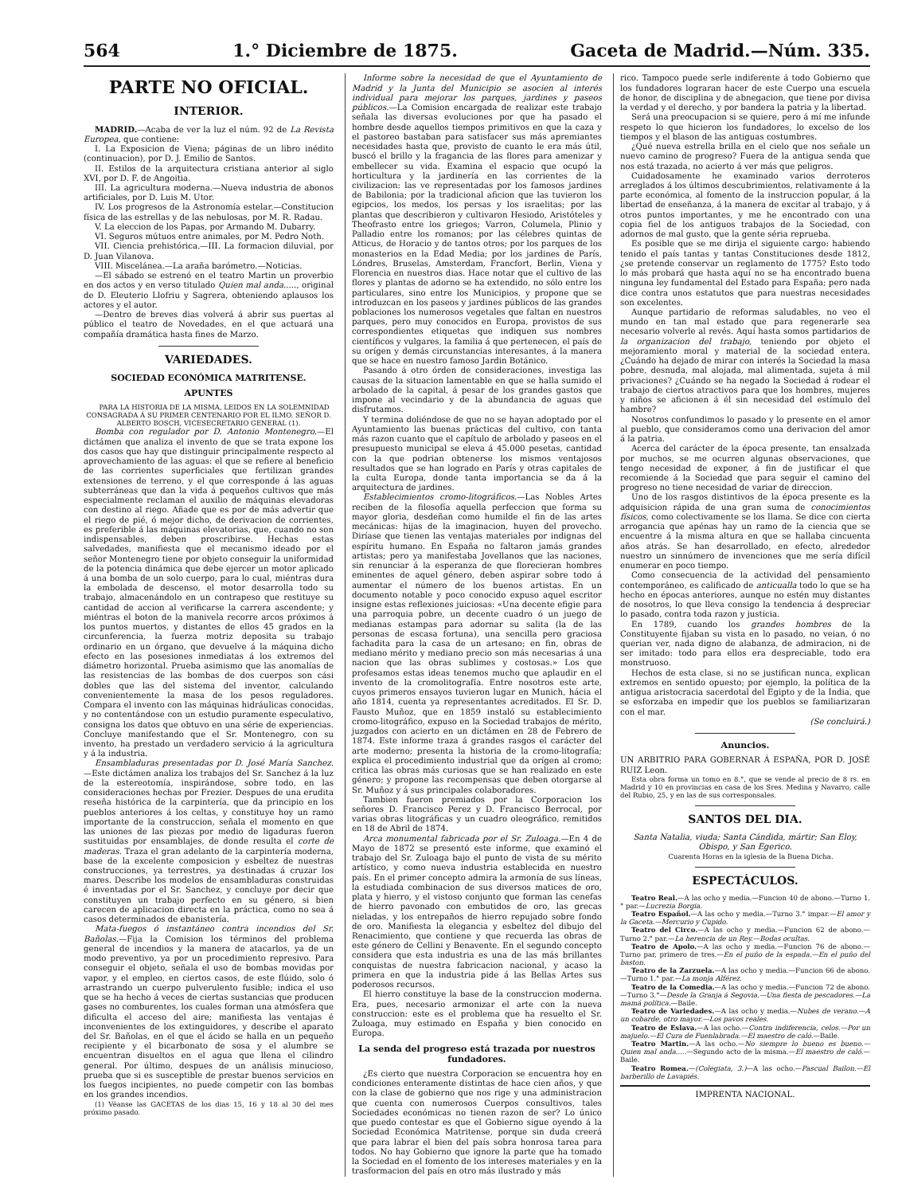564 1.° Diciembre de 1875. Gaceta de Madrid.—Núm. 335.
PARTE NO OFICIAL.
INTERIOR.
MADRID.—Acaba de ver la luz el núm. 92 de La Revista Europea, que contiene:
I. La Exposicion de Viena; páginas de un libro inédito (continuacion), por D. J. Emilio de Santos.
II. Estilos de la arquitectura cristiana anterior al siglo XVI, por D. F. de Angoitia.
III. La agricultura moderna.—Nueva industria de abonos artificiales, por D. Luis M. Utor.
IV. Los progresos de la Astronomía estelar.—Constitucion física de las estrellas y de las nebulosas, por M. R. Radau.
V. La eleccion de los Papas, por Armando M. Dubarry.
VI. Seguros mútuos entre animales, por M. Pedro Noth.
VII. Ciencia prehistórica.—III. La formacion diluvial, por D. Juan Vilanova.
VIII. Miscelánea.—La araña barómetro.—Noticias.
—El sábado se estrenó en el teatro Martin un proverbio en dos actos y en verso titulado Quien mal anda....., original de D. Eleuterio Llofriu y Sagrera, obteniendo aplausos los actores y el autor.
—Dentro de breves dias volverá á abrir sus puertas al público el teatro de Novedades, en el que actuará una compañía dramática hasta fines de Marzo.
VARIEDADES.
SOCIEDAD ECONÓMICA MATRITENSE.
APUNTES
PARA LA HISTORIA DE LA MISMA, LEIDOS EN LA SOLEMNIDAD CONSAGRADA Á SU PRIMER CENTENARIO POR EL ILMO. SEÑOR D. ALBERTO BOSCH, VICESECRETARIO GENERAL (1).
Bomba con regulador por D. Antonio Montenegro.—El dictámen que analiza el invento de que se trata expone los dos casos que hay que distinguir principalmente respecto al aprovechamiento de las aguas: el que se refiere al beneficio de las corrientes superficiales que fertilizan grandes extensiones de terreno, y el que corresponde á las aguas subterráneas que dan la vida á pequeños cultivos que más especialmente reclaman el auxilio de máquinas elevadoras con destino al riego. Añade que es por de más advertir que el riego de pié, ó mejor dicho, de derivacion de corrientes, es preferible á las máquinas elevatorias, que, cuando no son indispensables, deben proscribirse. Hechas estas salvedades, manifiesta que el mecanismo ideado por el señor Montenegro tiene por objeto conseguir la uniformidad de la potencia dinámica que debe ejercer un motor aplicado á una bomba de un solo cuerpo, para lo cual, miéntras dura la embolada de descenso, el motor desarrolla todo su trabajo, almacenándolo en un contrapeso que restituye su cantidad de accion al verificarse la carrera ascendente; y miéntras el boton de la manivela recorre arcos próximos á los puntos muertos, y distantes de ellos 45 grados en la circunferencia, la fuerza motriz deposita su trabajo ordinario en un órgano, que devuelve á la máquina dicho efecto en las posesiones inmediatas á los extremos del diámetro horizontal. Prueba asimismo que las anomalías de las resistencias de las bombas de dos cuerpos son cási dobles que las del sistema del inventor, calculando convenientemente la masa de los pesos reguladores. Compara el invento con las máquinas hidráulicas conocidas, y no contentándose con un estudio puramente especulativo, consigna los datos que obtuvo en una série de experiencias. Concluye manifestando que el Sr. Montenegro, con su invento, ha prestado un verdadero servicio á la agricultura y á la industria.
Ensambladuras presentadas por D. José María Sanchez.—Este dictámen analiza los trabajos del Sr. Sanchez á la luz de la estereotomía, inspirándose, sobre todo, en las consideraciones hechas por Frezier. Despues de una erudita reseña histórica de la carpintería, que da principio en los pueblos anteriores á los celtas, y constituye hoy un ramo importante de la construccion, señala el momento en que las uniones de las piezas por medio de ligaduras fueron sustituidas por ensamblajes, de donde resulta el corte de maderas. Traza el gran adelanto de la carpintería moderna, base de la excelente composicion y esbeltez de nuestras construcciones, ya terrestres, ya destinadas á cruzar los mares. Describe los modelos de ensambladuras construidas é inventadas por el Sr. Sanchez, y concluye por decir que constituyen un trabajo perfecto en su género, si bien carecen de aplicacion directa en la práctica, como no sea á casos determinados de ebanistería.
Mata-fuegos ó instantáneo contra incendios del Sr. Bañolas.—Fija la Comision los términos del problema general de incendios y la manera de atacarlos, ya de un modo preventivo, ya por un procedimiento represivo. Para conseguir el objeto, señala el uso de bombas movidas por vapor, y el empleo, en ciertos casos, de este flúido, solo ó arrastrando un cuerpo pulverulento fusible; indica el uso que se ha hecho á veces de ciertas sustancias que producen gases no comburentes, los cuales forman una atmósfera que dificulta el acceso del aire; manifiesta las ventajas é inconvenientes de los extinguidores, y describe el aparato del Sr. Bañolas, en el que el ácido se halla en un pequeño recipiente y el bicarbonato de sosa y el alumbre se encuentran disueltos en el agua que llena el cilindro general. Por último, despues de un análisis minucioso, prueba que si es susceptible de prestar buenos servicios en los fuegos incipientes, no puede competir con las bombas en los grandes incendios.
(1) Véanse las GACETAS de los dias 15, 16 y 18 al 30 del mes próximo pasado.
Informe sobre la necesidad de que el Ayuntamiento de Madrid y la Junta del Municipio se asocien al interés individual para mejorar los parques, jardines y paseos públicos.—La Comision encargada de realizar este trabajo señala las diversas evoluciones por que ha pasado el hombre desde aquellos tiempos primitivos en que la caza y el pastoreo bastaban para satisfacer sus más apremiantes necesidades hasta que, provisto de cuanto le era más útil, buscó el brillo y la fragancia de las flores para amenizar y embellecer su vida. Examina el espacio que ocupó la horticultura y la jardinería en las corrientes de la civilizacion: las ve representadas por los famosos jardines de Babilonia; por la tradicional aficion que las tuvieron los egipcios, los medos, los persas y los israelitas; por las plantas que describieron y cultivaron Hesiodo, Aristóteles y Theofrasto entre los griegos; Varron, Columela, Plinio y Palladio entre los romanos; por las célebres quintas de Atticus, de Horacio y de tantos otros; por los parques de los monasterios en la Edad Media; por los jardines de París, Lóndres, Bruselas, Amsterdam, Francfort, Berlin, Viena y Florencia en nuestros dias. Hace notar que el cultivo de las flores y plantas de adorno se ha extendido, no sólo entre los particulares, sino entre los Municipios, y propone que se introduzcan en los paseos y jardines públicos de las grandes poblaciones los numerosos vegetales que faltan en nuestros parques, pero muy conocidos en Europa, provistos de sus correspondientes etiquetas que indiquen sus nombres científicos y vulgares, la familia á que pertenecen, el país de su orígen y demás circunstancias interesantes, á la manera que se hace en nuestro famoso Jardin Botánico.
Pasando á otro órden de consideraciones, investiga las causas de la situacion lamentable en que se halla sumido el arbolado de la capital, á pesar de los grandes gastos que impone al vecindario y de la abundancia de aguas que disfrutamos.
Y termina doliéndose de que no se hayan adoptado por el Ayuntamiento las buenas prácticas del cultivo, con tanta más razon cuanto que el capítulo de arbolado y paseos en el presupuesto municipal se eleva á 45.000 pesetas, cantidad con la que podrian obtenerse los mismos ventajosos resultados que se han logrado en París y otras capitales de la culta Europa, donde tanta importancia se da á la arquitectura de jardines.
Establecimientos cromo-litográficos.—Las Nobles Artes reciben de la filosofía aquella perfeccion que forma su mayor gloria, desdeñan como humilde el fin de las artes mecánicas: hijas de la imaginacion, huyen del provecho. Diríase que tienen las ventajas materiales por indignas del espíritu humano. En España no faltaron jamás grandes artistas; pero ya manifestaba Jovellanos que las naciones, sin renunciar á la esperanza de que florecieran hombres eminentes de aquel género, deben aspirar sobre todo á aumentar el número de los buenos artistas. En un documento notable y poco conocido expuso aquel escritor insigne estas reflexiones juiciosas: «Una decente efigie para una parroquia pobre, un decente cuadro ó un juego de medianas estampas para adornar su salita (la de las personas de escasa fortuna), una sencilla pero graciosa fachadita para la casa de un artesano; en fin, obras de mediano mérito y mediano precio son más necesarias á una nacion que las obras sublimes y costosas.» Los que profesamos estas ideas tenemos mucho que aplaudir en el invento de la cromolitografía. Entre nosotros este arte, cuyos primeros ensayos tuvieron lugar en Munich, hácia el año 1814, cuenta ya representantes acreditados. El Sr. D. Fausto Muñoz, que en 1859 instaló su establecimiento cromo-litográfico, expuso en la Sociedad trabajos de mérito, juzgados con acierto en un dictámen en 28 de Febrero de 1874. Este informe traza á grandes rasgos el carácter del arte moderno; presenta la historia de la cromo-litografía; explica el procedimiento industrial que da orígen al cromo; critica las obras más curiosas que se han realizado en este género; y propone las recompensas que deben otorgarse al Sr. Muñoz y á sus principales colaboradores.
Tambien fueron premiados por la Corporacion los señores D. Francisco Perez y D. Francisco Berrocal, por varias obras litográficas y un cuadro oleográfico, remitidos en 18 de Abril de 1874.
Arca monumental fabricada por el Sr. Zuloaga.—En 4 de Mayo de 1872 se presentó este informe, que examinó el trabajo del Sr. Zuloaga bajo el punto de vista de su mérito artístico, y como nueva industria establecida en nuestro país. En el primer concepto admira la armonía de sus líneas, la estudiada combinacion de sus diversos matices de oro, plata y hierro, y el vistoso conjunto que forman las cenefas de hierro pavonado con embutidos de oro, las grecas nieladas, y los entrepaños de hierro repujado sobre fondo de oro. Manifiesta la elegancia y esbeltez del dibujo del Renacimiento, que contiene y que recuerda las obras de este género de Cellini y Benavente. En el segundo concepto considera que esta industria es una de las más brillantes conquistas de nuestra fabricacion nacional, y acaso la primera en que la industria pide á las Bellas Artes sus poderosos recursos.
El hierro constituye la base de la construccion moderna. Era, pues, necesario armonizar el arte con la nueva construccion: este es el problema que ha resuelto el Sr. Zuloaga, muy estimado en España y bien conocido en Europa.
La senda del progreso está trazada por nuestros fundadores.
¿Es cierto que nuestra Corporacion se encuentra hoy en condiciones enteramente distintas de hace cien años, y que con la clase de gobierno que nos rige y una administracion que cuenta con numerosos Cuerpos consultivos, tales Sociedades económicas no tienen razon de ser? Lo único que puedo contestar es que el Gobierno sigue oyendo á la Sociedad Económica Matritense, porque sin duda creerá que para labrar el bien del país sobra honrosa tarea para todos. No hay Gobierno que ignore la parte que ha tomado la Sociedad en el fomento de los intereses materiales y en la trasformacion del país en otro más ilustrado y más
rico. Tampoco puede serle indiferente á todo Gobierno que los fundadores lograran hacer de este Cuerpo una escuela de honor, de disciplina y de abnegacion, que tiene por divisa la verdad y el derecho, y por bandera la patria y la libertad.
Será una preocupacion si se quiere, pero á mí me infunde respeto lo que hicieron los fundadores, lo excelso de los tiempos y el blason de las antiguas costumbres.
¿Qué nueva estrella brilla en el cielo que nos señale un nuevo camino de progreso? Fuera de la antigua senda que nos está trazada, no acierto á ver más que peligros.
Cuidadosamente he examinado varios derroteros arreglados á los últimos descubrimientos, relativamente á la parte económica, al fomento de la instruccion popular, á la libertad de enseñanza, á la manera de excitar al trabajo, y á otros puntos importantes, y me he encontrado con una copia fiel de los antiguos trabajos de la Sociedad, con adornos de mal gusto, que la gente séria repruebа.
Es posible que se me dirija el siguiente cargo: habiendo tenido el país tantas y tantas Constituciones desde 1812, ¿se pretende conservar un reglamento de 1775? Esto todo lo más probará que hasta aquí no se ha encontrado buena ninguna ley fundamental del Estado para España; pero nada dice contra unos estatutos que para nuestras necesidades son excelentes.
Aunque partidario de reformas saludables, no veo el mundo en tan mal estado que para regenerarle sea necesario volverle al revés. Aquí hasta somos partidarios de la organizacion del trabajo, teniendo por objeto el mejoramiento moral y material de la sociedad entera. ¿Cuándo ha dejado de mirar con interés la Sociedad la masa pobre, desnuda, mal alojada, mal alimentada, sujeta á mil privaciones? ¿Cuándo se ha negado la Sociedad á rodear el trabajo de ciertos atractivos para que los hombres, mujeres y niños se aficionen á él sin necesidad del estímulo del hambre?
Nosotros confundimos lo pasado y lo presente en el amor al pueblo, que consideramos como una derivacion del amor á la patria.
Acerca del carácter de la época presente, tan ensalzada por muchos, se me ocurren algunas observaciones, que tengo necesidad de exponer, á fin de justificar el que recomiende á la Sociedad que para seguir el camino del progreso no tiene necesidad de variar de direccion.
Uno de los rasgos distintivos de la época presente es la adquisicion rápida de una gran suma de conocimientos físicos, como colectivamente se los llama. Se dice con cierta arrogancia que apénas hay un ramo de la ciencia que se encuentre á la misma altura en que se hallaba cincuenta años atrás. Se han desarrollado, en efecto, alrededor nuestro un sinnúmero de invenciones que me sería difícil enumerar en poco tiempo.
Como consecuencia de la actividad del pensamiento contemporáneo, es calificado de anticualla todo lo que se ha hecho en épocas anteriores, aunque no estén muy distantes de nosotros, lo que lleva consigo la tendencia á despreciar lo pasado, contra toda razon y justicia.
En 1789, cuando los grandes hombres de la Constituyente fijaban su vista en lo pasado, no veian, ó no querian ver, nada digno de alabanza, de admiracion, ni de ser imitado: todo para ellos era despreciable, todo era monstruoso.
Hechos de esta clase, si no se justifican nunca, explican extremos en sentido opuesto; por ejemplo, la política de la antigua aristocracia sacerdotal del Egipto y de la India, que se esforzaba en impedir que los pueblos se familiarizaran con el mar.
(Se concluirá.)
Anuncios.
UN ARBITRIO PARA GOBERNAR Á ESPAÑA, POR D. JOSÉ RUIZ Leon.
Esta obra forma un tomo en 8.°, que se vende al precio de 8 rs. en Madrid y 10 en provincias en casa de los Sres. Medina y Navarro, calle del Rubio, 25, y en las de sus corresponsales.
SANTOS DEL DIA.
Santa Natalia, viuda; Santa Cándida, mártir; San Eloy, Obispo, y San Egerico.
Cuarenta Horas en la iglesia de la Buena Dicha.
ESPECTÁCULOS.
Teatro Real.—A las ocho y media.—Funcion 40 de abono.—Turno 1.° par.—Lucrezia Borgia.
Teatro Español.—A las ocho y media.—Turno 3.° impar.—El amor y la Gaceta.—Mercurio y Cupido.
Teatro del Circo.—A las ocho y media.—Funcion 62 de abono.—Turno 2.° par.—La herencia de un Rey.—Bodas ocultas.
Teatro de Apolo.—A las ocho y media.—Funcion 76 de abono.—Turno par, primero de tres.—En el puño de la espada.—En el puño del baston.
Teatro de la Zarzuela.—A las ocho y media.—Funcion 66 de abono.—Turno 1.° par.—La monja Alférez.
Teatro de la Comedia.—A las ocho y media.—Funcion 72 de abono.—Turno 3.°—Desde la Granja á Segovia.—Una fiesta de pescadores.—La mamá política.—Baile.
Teatro de Variedades.—A las ocho y media.—Nubes de verano.—A un cobarde, otro mayor.—Los pavos reales.
Teatro de Eslava.—A las ocho.—Contra indiferencia, celos.—Por un majuelo.—El Cura de Fuenlabrada.—El maestro de caló.—Baile.
Teatro Martin.—A las ocho.—No siempre lo bueno es bueno.—Quien mal anda.....—Segundo acto de la misma.—El maestro de caló.—Baile.
Teatro Romea.—(Colegiata, 3.)—A las ocho.—Pascual Bailon.—El barberillo de Lavapiés.
IMPRENTA NACIONAL.